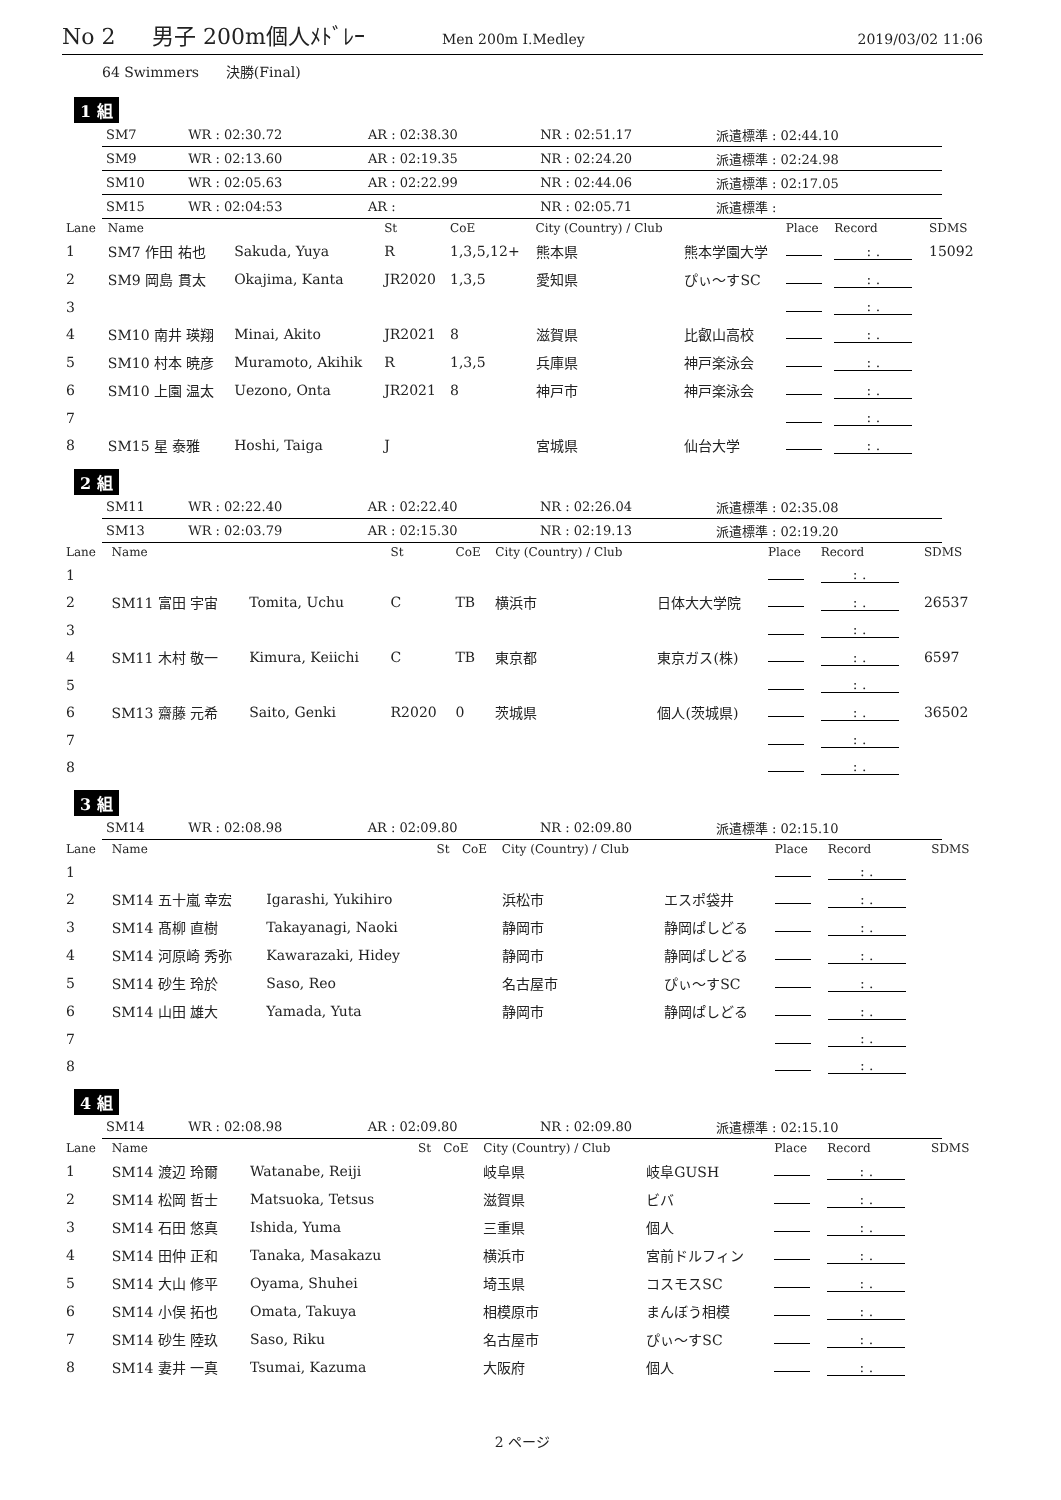No 2 男子 200m個人ﾒﾄﾞﾚｰ Men 200m I.Medley 2019/03/02 11:06
64 Swimmers 決勝(Final)
1 組
| SM7 | WR : 02:30.72 | AR : 02:38.30 | NR : 02:51.17 | 派遣標準 : 02:44.10 |
| SM9 | WR : 02:13.60 | AR : 02:19.35 | NR : 02:24.20 | 派遣標準 : 02:24.98 |
| SM10 | WR : 02:05.63 | AR : 02:22.99 | NR : 02:44.06 | 派遣標準 : 02:17.05 |
| SM15 | WR : 02:04:53 | AR : | NR : 02:05.71 | 派遣標準 : |
| Lane | Name | | St | CoE | City (Country) / Club | | Place | Record | SDMS |
| --- | --- | --- | --- | --- | --- | --- | --- | --- | --- |
| 1 | SM7 作田 祐也 | Sakuda, Yuya | R | 1,3,5,12+ | 熊本県 | 熊本学園大学 | | : . | 15092 |
| 2 | SM9 岡島 貫太 | Okajima, Kanta | JR2020 | 1,3,5 | 愛知県 | ぴぃ～すSC | | : . | |
| 3 | | | | | | | | : . | |
| 4 | SM10 南井 瑛翔 | Minai, Akito | JR2021 | 8 | 滋賀県 | 比叡山高校 | | : . | |
| 5 | SM10 村本 暁彦 | Muramoto, Akihik | R | 1,3,5 | 兵庫県 | 神戸楽泳会 | | : . | |
| 6 | SM10 上園 温太 | Uezono, Onta | JR2021 | 8 | 神戸市 | 神戸楽泳会 | | : . | |
| 7 | | | | | | | | : . | |
| 8 | SM15 星 泰雅 | Hoshi, Taiga | J | | 宮城県 | 仙台大学 | | : . | |
2 組
| SM11 | WR : 02:22.40 | AR : 02:22.40 | NR : 02:26.04 | 派遣標準 : 02:35.08 |
| SM13 | WR : 02:03.79 | AR : 02:15.30 | NR : 02:19.13 | 派遣標準 : 02:19.20 |
| Lane | Name | | St | CoE | City (Country) / Club | | Place | Record | SDMS |
| --- | --- | --- | --- | --- | --- | --- | --- | --- | --- |
| 1 | | | | | | | | : . | |
| 2 | SM11 富田 宇宙 | Tomita, Uchu | C | TB | 横浜市 | 日体大大学院 | | : . | 26537 |
| 3 | | | | | | | | : . | |
| 4 | SM11 木村 敬一 | Kimura, Keiichi | C | TB | 東京都 | 東京ガス(株) | | : . | 6597 |
| 5 | | | | | | | | : . | |
| 6 | SM13 齋藤 元希 | Saito, Genki | R2020 | 0 | 茨城県 | 個人(茨城県) | | : . | 36502 |
| 7 | | | | | | | | : . | |
| 8 | | | | | | | | : . | |
3 組
| SM14 | WR : 02:08.98 | AR : 02:09.80 | NR : 02:09.80 | 派遣標準 : 02:15.10 |
| Lane | Name | | St | CoE | City (Country) / Club | | Place | Record | SDMS |
| --- | --- | --- | --- | --- | --- | --- | --- | --- | --- |
| 1 | | | | | | | | : . | |
| 2 | SM14 五十嵐 幸宏 | Igarashi, Yukihiro | | | 浜松市 | エスポ袋井 | | : . | |
| 3 | SM14 髙柳 直樹 | Takayanagi, Naoki | | | 静岡市 | 静岡ぱしどる | | : . | |
| 4 | SM14 河原崎 秀弥 | Kawarazaki, Hidey | | | 静岡市 | 静岡ぱしどる | | : . | |
| 5 | SM14 砂生 玲於 | Saso, Reo | | | 名古屋市 | ぴぃ～すSC | | : . | |
| 6 | SM14 山田 雄大 | Yamada, Yuta | | | 静岡市 | 静岡ぱしどる | | : . | |
| 7 | | | | | | | | : . | |
| 8 | | | | | | | | : . | |
4 組
| SM14 | WR : 02:08.98 | AR : 02:09.80 | NR : 02:09.80 | 派遣標準 : 02:15.10 |
| Lane | Name | | St | CoE | City (Country) / Club | | Place | Record | SDMS |
| --- | --- | --- | --- | --- | --- | --- | --- | --- | --- |
| 1 | SM14 渡辺 玲爾 | Watanabe, Reiji | | | 岐阜県 | 岐阜GUSH | | : . | |
| 2 | SM14 松岡 哲士 | Matsuoka, Tetsus | | | 滋賀県 | ビバ | | : . | |
| 3 | SM14 石田 悠真 | Ishida, Yuma | | | 三重県 | 個人 | | : . | |
| 4 | SM14 田仲 正和 | Tanaka, Masakazu | | | 横浜市 | 宮前ドルフィン | | : . | |
| 5 | SM14 大山 修平 | Oyama, Shuhei | | | 埼玉県 | コスモスSC | | : . | |
| 6 | SM14 小俣 拓也 | Omata, Takuya | | | 相模原市 | まんぼう相模 | | : . | |
| 7 | SM14 砂生 陸玖 | Saso, Riku | | | 名古屋市 | ぴぃ～すSC | | : . | |
| 8 | SM14 妻井 一真 | Tsumai, Kazuma | | | 大阪府 | 個人 | | : . | |
2 ページ